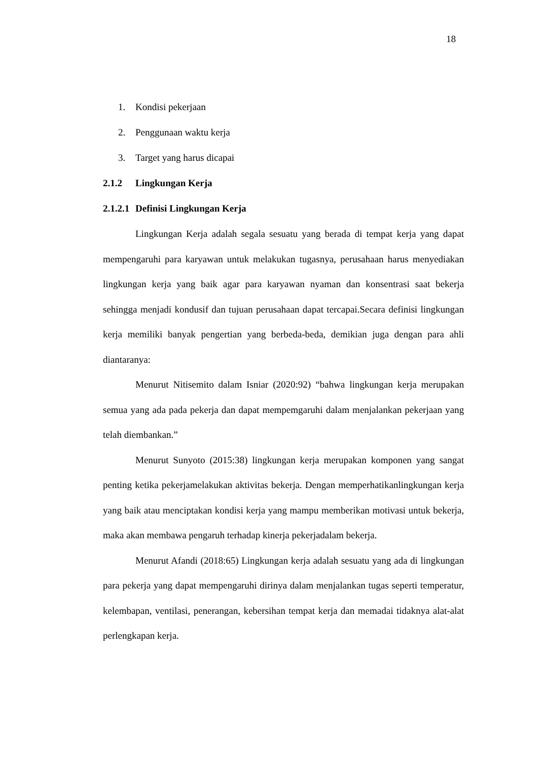18
1. Kondisi pekerjaan
2. Penggunaan waktu kerja
3. Target yang harus dicapai
2.1.2 Lingkungan Kerja
2.1.2.1 Definisi Lingkungan Kerja
Lingkungan Kerja adalah segala sesuatu yang berada di tempat kerja yang dapat mempengaruhi para karyawan untuk melakukan tugasnya, perusahaan harus menyediakan lingkungan kerja yang baik agar para karyawan nyaman dan konsentrasi saat bekerja sehingga menjadi kondusif dan tujuan perusahaan dapat tercapai.Secara definisi lingkungan kerja memiliki banyak pengertian yang berbeda-beda, demikian juga dengan para ahli diantaranya:
Menurut Nitisemito dalam Isniar (2020:92) “bahwa lingkungan kerja merupakan semua yang ada pada pekerja dan dapat mempemgaruhi dalam menjalankan pekerjaan yang telah diembankan.”
Menurut Sunyoto (2015:38) lingkungan kerja merupakan komponen yang sangat penting ketika pekerjamelakukan aktivitas bekerja. Dengan memperhatikanlingkungan kerja yang baik atau menciptakan kondisi kerja yang mampu memberikan motivasi untuk bekerja, maka akan membawa pengaruh terhadap kinerja pekerjadalam bekerja.
Menurut Afandi (2018:65) Lingkungan kerja adalah sesuatu yang ada di lingkungan para pekerja yang dapat mempengaruhi dirinya dalam menjalankan tugas seperti temperatur, kelembapan, ventilasi, penerangan, kebersihan tempat kerja dan memadai tidaknya alat-alat perlengkapan kerja.